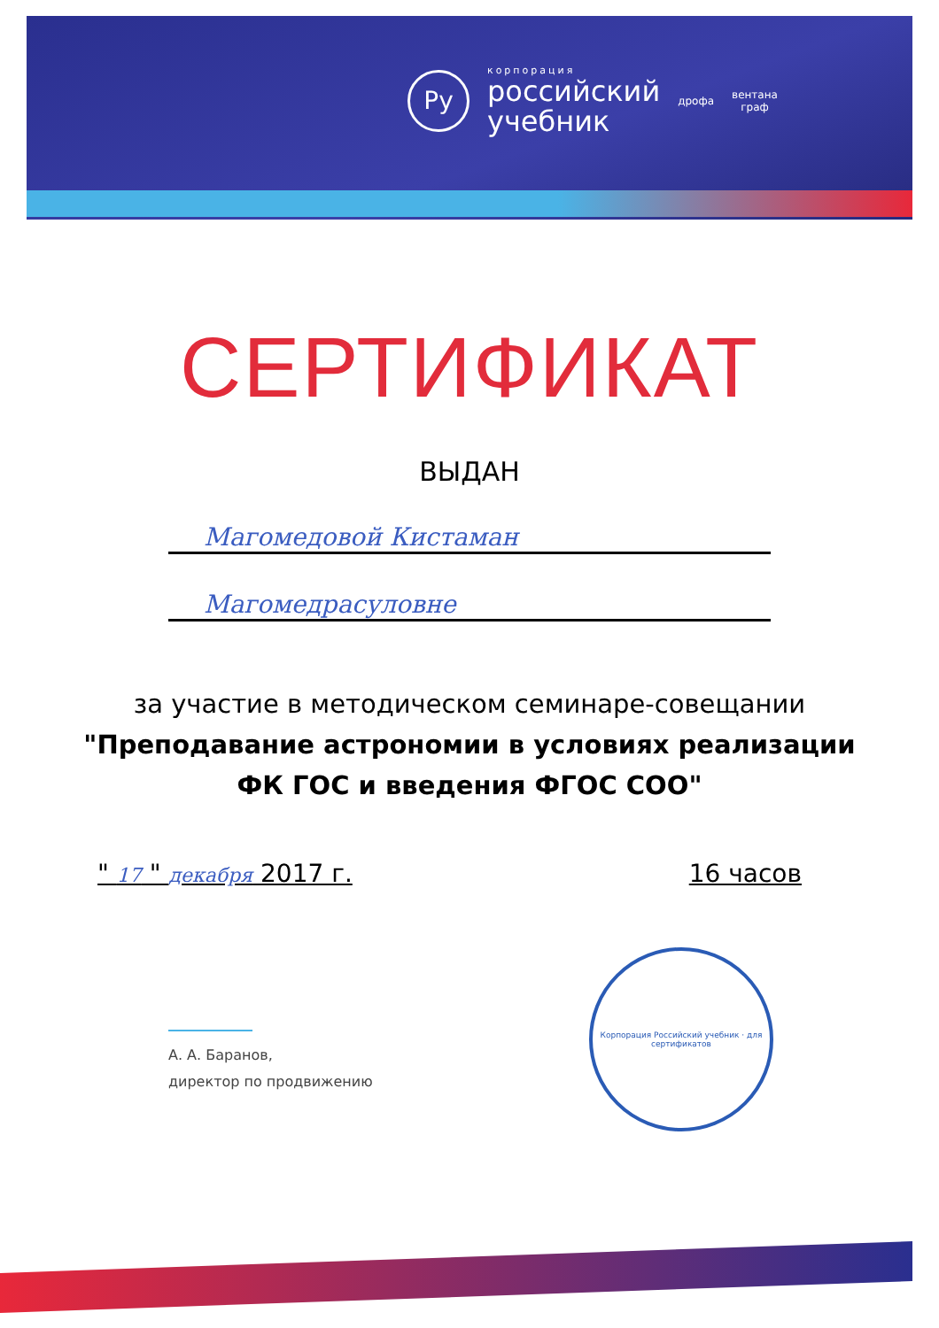Ру
корпорация
российский
учебник
дрофа
вентана
граф
СЕРТИФИКАТ
ВЫДАН
Магомедовой Кистаман
Магомедрасуловне
за участие в методическом семинаре-совещании
"Преподавание астрономии в условиях реализации
ФК ГОС и введения ФГОС СОО"
" 17 " декабря 2017 г. 16 часов
А. А. Баранов,
директор по продвижению
Корпорация Российский учебник · для сертификатов